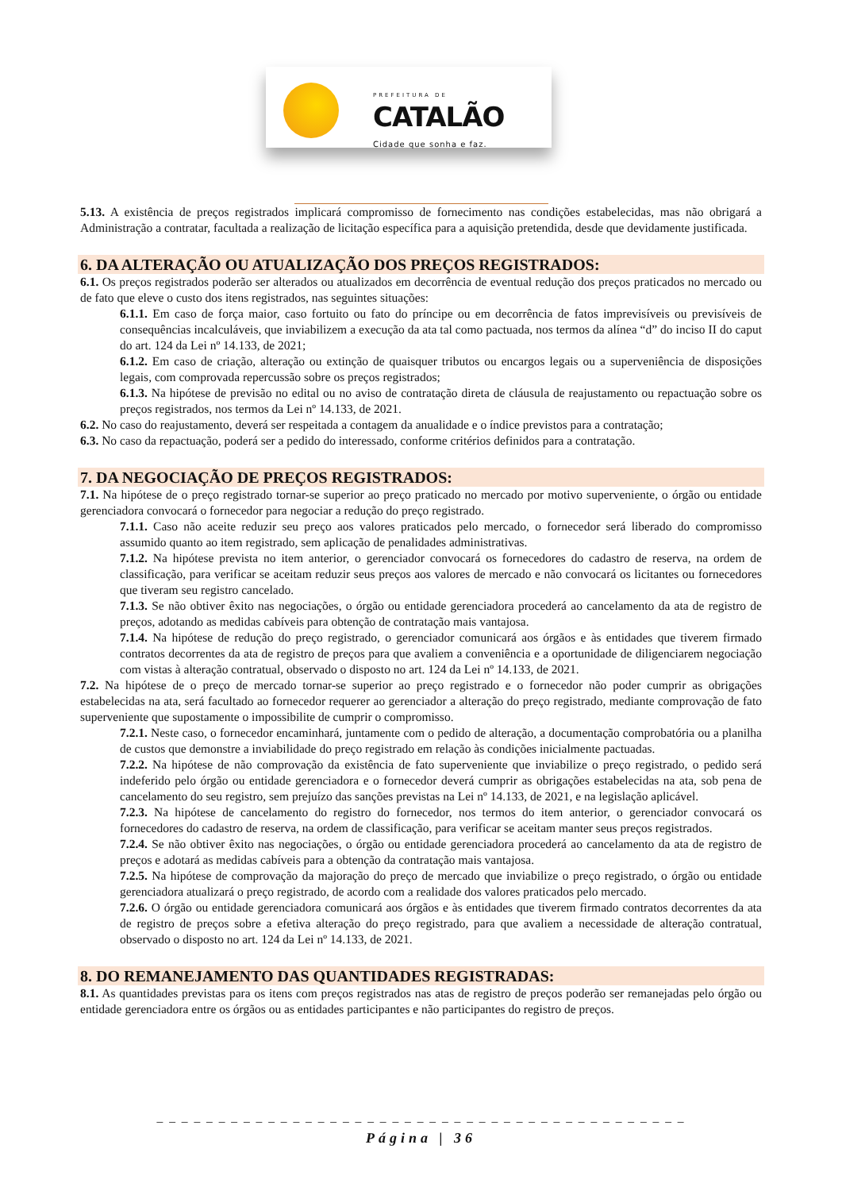PREFEITURA DE
CATALÃO
Cidade que sonha e faz.
5.13. A existência de preços registrados implicará compromisso de fornecimento nas condições estabelecidas, mas não obrigará a Administração a contratar, facultada a realização de licitação específica para a aquisição pretendida, desde que devidamente justificada.
6. DA ALTERAÇÃO OU ATUALIZAÇÃO DOS PREÇOS REGISTRADOS:
6.1. Os preços registrados poderão ser alterados ou atualizados em decorrência de eventual redução dos preços praticados no mercado ou de fato que eleve o custo dos itens registrados, nas seguintes situações:
6.1.1. Em caso de força maior, caso fortuito ou fato do príncipe ou em decorrência de fatos imprevisíveis ou previsíveis de consequências incalculáveis, que inviabilizem a execução da ata tal como pactuada, nos termos da alínea “d” do inciso II do caput do art. 124 da Lei nº 14.133, de 2021;
6.1.2. Em caso de criação, alteração ou extinção de quaisquer tributos ou encargos legais ou a superveniência de disposições legais, com comprovada repercussão sobre os preços registrados;
6.1.3. Na hipótese de previsão no edital ou no aviso de contratação direta de cláusula de reajustamento ou repactuação sobre os preços registrados, nos termos da Lei nº 14.133, de 2021.
6.2. No caso do reajustamento, deverá ser respeitada a contagem da anualidade e o índice previstos para a contratação;
6.3. No caso da repactuação, poderá ser a pedido do interessado, conforme critérios definidos para a contratação.
7. DA NEGOCIAÇÃO DE PREÇOS REGISTRADOS:
7.1. Na hipótese de o preço registrado tornar-se superior ao preço praticado no mercado por motivo superveniente, o órgão ou entidade gerenciadora convocará o fornecedor para negociar a redução do preço registrado.
7.1.1. Caso não aceite reduzir seu preço aos valores praticados pelo mercado, o fornecedor será liberado do compromisso assumido quanto ao item registrado, sem aplicação de penalidades administrativas.
7.1.2. Na hipótese prevista no item anterior, o gerenciador convocará os fornecedores do cadastro de reserva, na ordem de classificação, para verificar se aceitam reduzir seus preços aos valores de mercado e não convocará os licitantes ou fornecedores que tiveram seu registro cancelado.
7.1.3. Se não obtiver êxito nas negociações, o órgão ou entidade gerenciadora procederá ao cancelamento da ata de registro de preços, adotando as medidas cabíveis para obtenção de contratação mais vantajosa.
7.1.4. Na hipótese de redução do preço registrado, o gerenciador comunicará aos órgãos e às entidades que tiverem firmado contratos decorrentes da ata de registro de preços para que avaliem a conveniência e a oportunidade de diligenciarem negociação com vistas à alteração contratual, observado o disposto no art. 124 da Lei nº 14.133, de 2021.
7.2. Na hipótese de o preço de mercado tornar-se superior ao preço registrado e o fornecedor não poder cumprir as obrigações estabelecidas na ata, será facultado ao fornecedor requerer ao gerenciador a alteração do preço registrado, mediante comprovação de fato superveniente que supostamente o impossibilite de cumprir o compromisso.
7.2.1. Neste caso, o fornecedor encaminhará, juntamente com o pedido de alteração, a documentação comprobatória ou a planilha de custos que demonstre a inviabilidade do preço registrado em relação às condições inicialmente pactuadas.
7.2.2. Na hipótese de não comprovação da existência de fato superveniente que inviabilize o preço registrado, o pedido será indeferido pelo órgão ou entidade gerenciadora e o fornecedor deverá cumprir as obrigações estabelecidas na ata, sob pena de cancelamento do seu registro, sem prejuízo das sanções previstas na Lei nº 14.133, de 2021, e na legislação aplicável.
7.2.3. Na hipótese de cancelamento do registro do fornecedor, nos termos do item anterior, o gerenciador convocará os fornecedores do cadastro de reserva, na ordem de classificação, para verificar se aceitam manter seus preços registrados.
7.2.4. Se não obtiver êxito nas negociações, o órgão ou entidade gerenciadora procederá ao cancelamento da ata de registro de preços e adotará as medidas cabíveis para a obtenção da contratação mais vantajosa.
7.2.5. Na hipótese de comprovação da majoração do preço de mercado que inviabilize o preço registrado, o órgão ou entidade gerenciadora atualizará o preço registrado, de acordo com a realidade dos valores praticados pelo mercado.
7.2.6. O órgão ou entidade gerenciadora comunicará aos órgãos e às entidades que tiverem firmado contratos decorrentes da ata de registro de preços sobre a efetiva alteração do preço registrado, para que avaliem a necessidade de alteração contratual, observado o disposto no art. 124 da Lei nº 14.133, de 2021.
8. DO REMANEJAMENTO DAS QUANTIDADES REGISTRADAS:
8.1. As quantidades previstas para os itens com preços registrados nas atas de registro de preços poderão ser remanejadas pelo órgão ou entidade gerenciadora entre os órgãos ou as entidades participantes e não participantes do registro de preços.
_ _ _ _ _ _ _ _ _ _ _ _ _ _ _ _ _ _ _ _ _ _ _ _ _ _ _ _ _ _ _ _ _ _ _ _ _ _ _ _ _ _ _
Página | 36